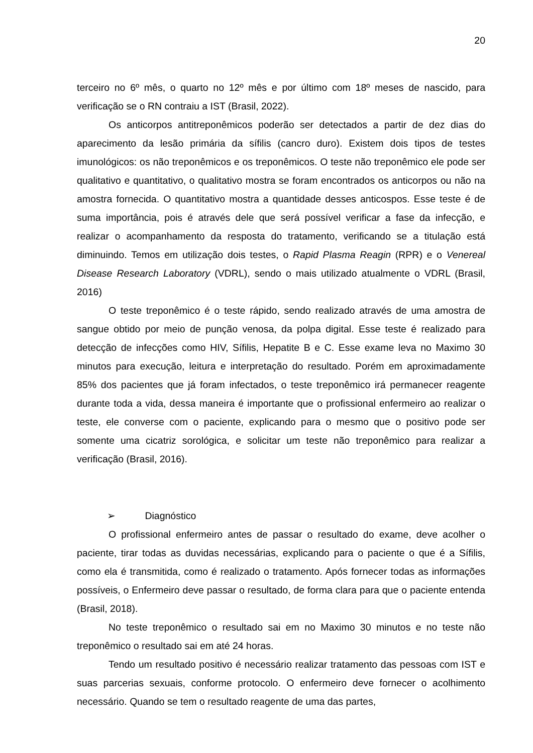20
terceiro no 6º mês, o quarto no 12º mês e por último com 18º meses de nascido, para verificação se o RN contraiu a IST (Brasil, 2022).
Os anticorpos antitreponêmicos poderão ser detectados a partir de dez dias do aparecimento da lesão primária da sífilis (cancro duro). Existem dois tipos de testes imunológicos: os não treponêmicos e os treponêmicos. O teste não treponêmico ele pode ser qualitativo e quantitativo, o qualitativo mostra se foram encontrados os anticorpos ou não na amostra fornecida. O quantitativo mostra a quantidade desses anticospos. Esse teste é de suma importância, pois é através dele que será possível verificar a fase da infecção, e realizar o acompanhamento da resposta do tratamento, verificando se a titulação está diminuindo. Temos em utilização dois testes, o Rapid Plasma Reagin (RPR) e o Venereal Disease Research Laboratory (VDRL), sendo o mais utilizado atualmente o VDRL (Brasil, 2016)
O teste treponêmico é o teste rápido, sendo realizado através de uma amostra de sangue obtido por meio de punção venosa, da polpa digital. Esse teste é realizado para detecção de infecções como HIV, Sífilis, Hepatite B e C. Esse exame leva no Maximo 30 minutos para execução, leitura e interpretação do resultado. Porém em aproximadamente 85% dos pacientes que já foram infectados, o teste treponêmico irá permanecer reagente durante toda a vida, dessa maneira é importante que o profissional enfermeiro ao realizar o teste, ele converse com o paciente, explicando para o mesmo que o positivo pode ser somente uma cicatriz sorológica, e solicitar um teste não treponêmico para realizar a verificação (Brasil, 2016).
➢ Diagnóstico
O profissional enfermeiro antes de passar o resultado do exame, deve acolher o paciente, tirar todas as duvidas necessárias, explicando para o paciente o que é a Sífilis, como ela é transmitida, como é realizado o tratamento. Após fornecer todas as informações possíveis, o Enfermeiro deve passar o resultado, de forma clara para que o paciente entenda (Brasil, 2018).
No teste treponêmico o resultado sai em no Maximo 30 minutos e no teste não treponêmico o resultado sai em até 24 horas.
Tendo um resultado positivo é necessário realizar tratamento das pessoas com IST e suas parcerias sexuais, conforme protocolo. O enfermeiro deve fornecer o acolhimento necessário. Quando se tem o resultado reagente de uma das partes,